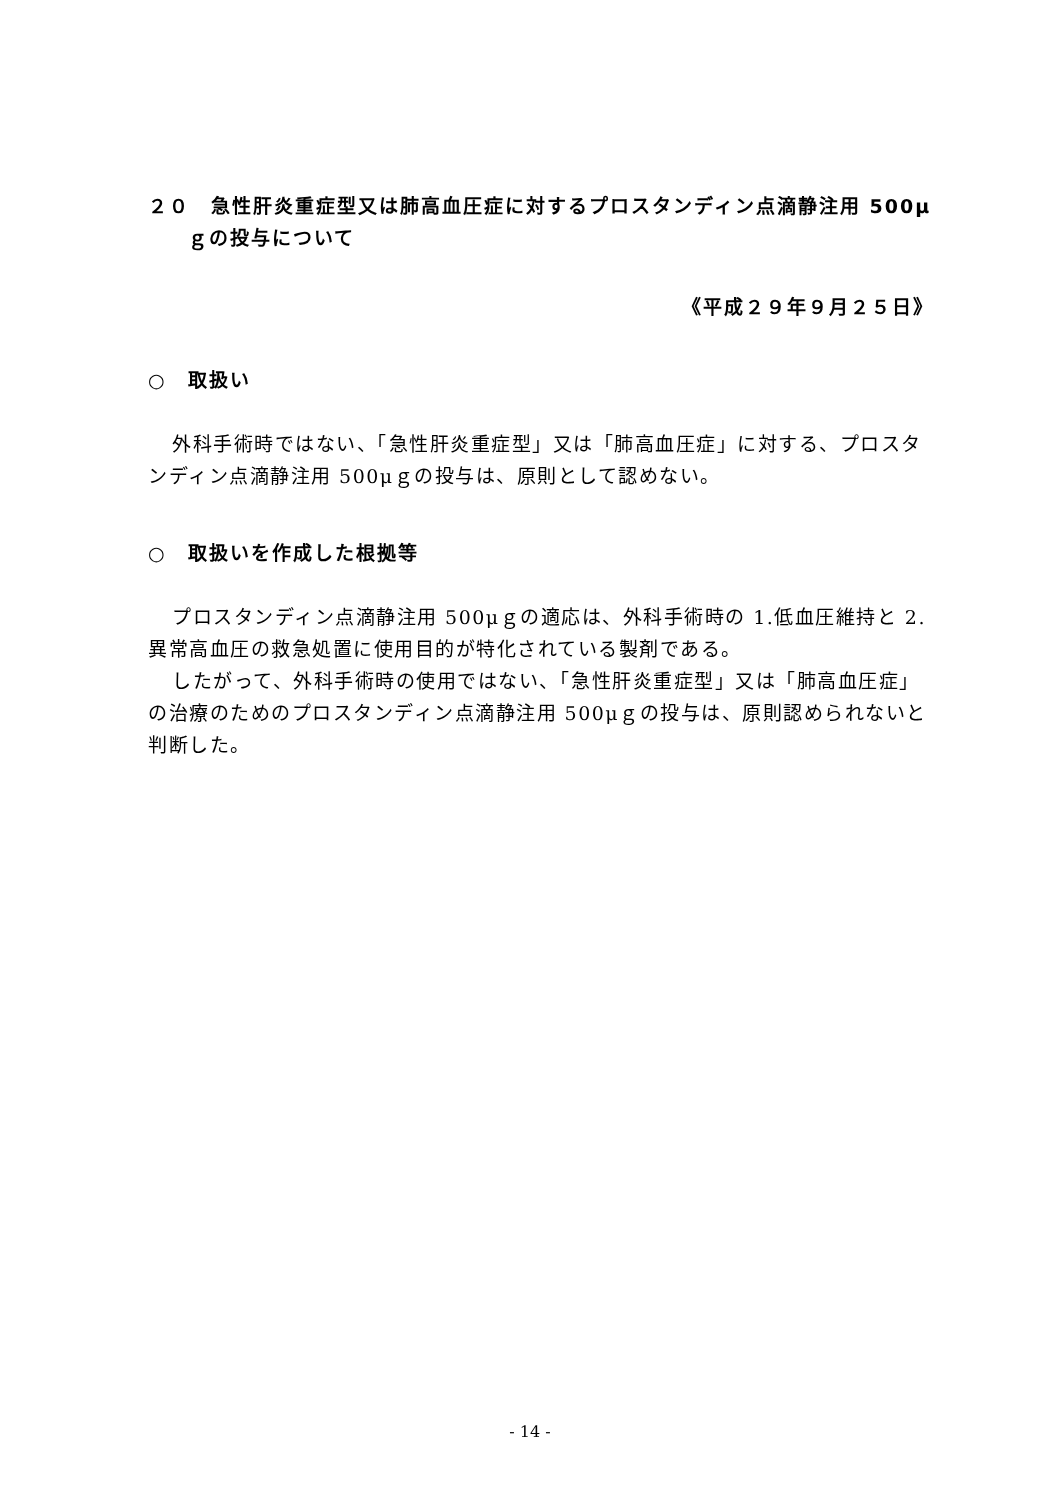２０　急性肝炎重症型又は肺高血圧症に対するプロスタンディン点滴静注用 500μｇの投与について
《平成２９年９月２５日》
○　取扱い
外科手術時ではない、「急性肝炎重症型」又は「肺高血圧症」に対する、プロスタンディン点滴静注用 500μｇの投与は、原則として認めない。
○　取扱いを作成した根拠等
プロスタンディン点滴静注用 500μｇの適応は、外科手術時の 1.低血圧維持と 2.異常高血圧の救急処置に使用目的が特化されている製剤である。
したがって、外科手術時の使用ではない、「急性肝炎重症型」又は「肺高血圧症」の治療のためのプロスタンディン点滴静注用 500μｇの投与は、原則認められないと判断した。
- 14 -